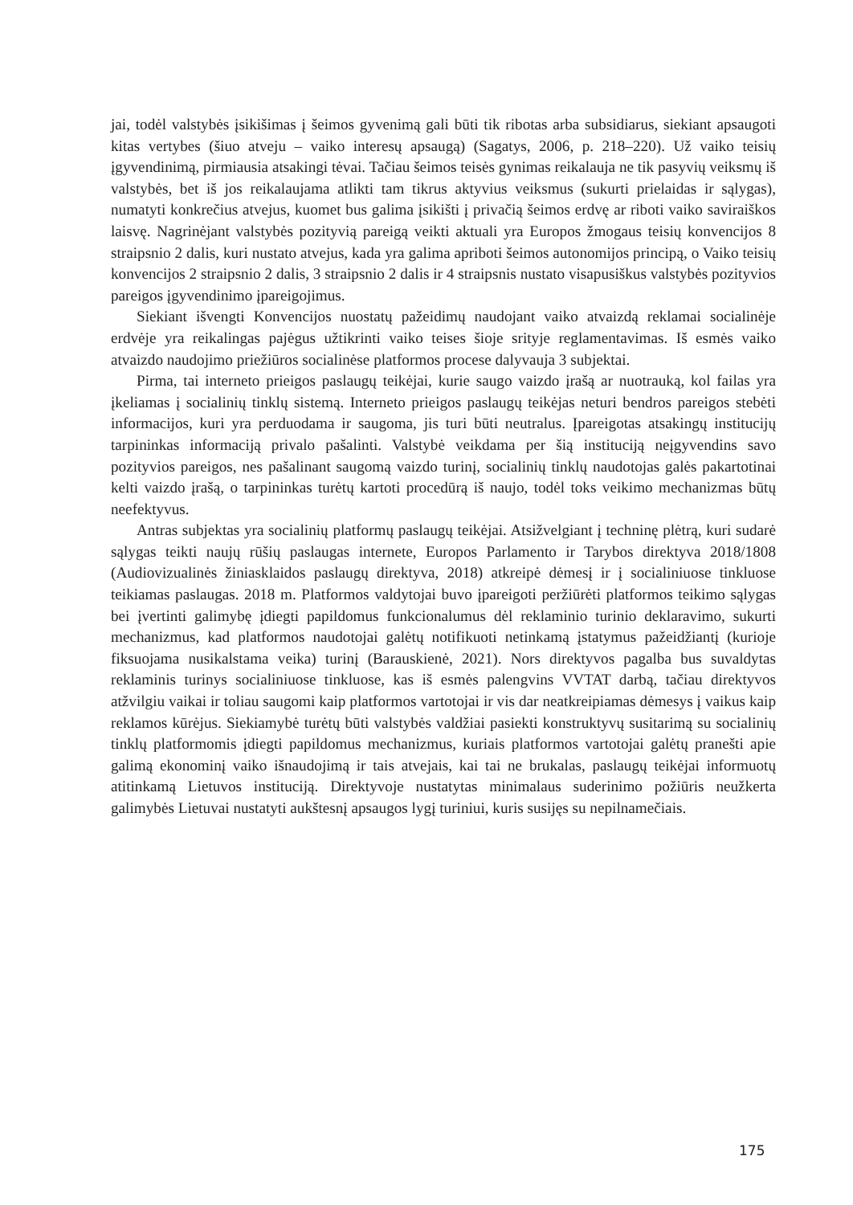jai, todėl valstybės įsikišimas į šeimos gyvenimą gali būti tik ribotas arba subsidiarus, siekiant apsaugoti kitas vertybes (šiuo atveju – vaiko interesų apsaugą) (Sagatys, 2006, p. 218–220). Už vaiko teisių įgyvendinimą, pirmiausia atsakingi tėvai. Tačiau šeimos teisės gynimas reikalauja ne tik pasyvių veiksmų iš valstybės, bet iš jos reikalaujama atlikti tam tikrus aktyvius veiksmus (sukurti prielaidas ir sąlygas), numatyti konkrečius atvejus, kuomet bus galima įsikišti į privačią šeimos erdvę ar riboti vaiko saviraiškos laisvę. Nagrinėjant valstybės pozityvią pareigą veikti aktuali yra Europos žmogaus teisių konvencijos 8 straipsnio 2 dalis, kuri nustato atvejus, kada yra galima apriboti šeimos autonomijos principą, o Vaiko teisių konvencijos 2 straipsnio 2 dalis, 3 straipsnio 2 dalis ir 4 straipsnis nustato visapusiškus valstybės pozityvios pareigos įgyvendinimo įpareigojimus.
Siekiant išvengti Konvencijos nuostatų pažeidimų naudojant vaiko atvaizdą reklamai socialinėje erdvėje yra reikalingas pajėgus užtikrinti vaiko teises šioje srityje reglamentavimas. Iš esmės vaiko atvaizdo naudojimo priežiūros socialinėse platformos procese dalyvauja 3 subjektai.
Pirma, tai interneto prieigos paslaugų teikėjai, kurie saugo vaizdo įrašą ar nuotrauką, kol failas yra įkeliamas į socialinių tinklų sistemą. Interneto prieigos paslaugų teikėjas neturi bendros pareigos stebėti informacijos, kuri yra perduodama ir saugoma, jis turi būti neutralus. Įpareigotas atsakingų institucijų tarpininkas informaciją privalo pašalinti. Valstybė veikdama per šią instituciją neįgyvendins savo pozityvios pareigos, nes pašalinant saugomą vaizdo turinį, socialinių tinklų naudotojas galės pakartotinai kelti vaizdo įrašą, o tarpininkas turėtų kartoti procedūrą iš naujo, todėl toks veikimo mechanizmas būtų neefektyvus.
Antras subjektas yra socialinių platformų paslaugų teikėjai. Atsižvelgiant į techninę plėtrą, kuri sudarė sąlygas teikti naujų rūšių paslaugas internete, Europos Parlamento ir Tarybos direktyva 2018/1808 (Audiovizualinės žiniasklaidos paslaugų direktyva, 2018) atkreipė dėmesį ir į socialiniuose tinkluose teikiamas paslaugas. 2018 m. Platformos valdytojai buvo įpareigoti peržiūrėti platformos teikimo sąlygas bei įvertinti galimybę įdiegti papildomus funkcionalumus dėl reklaminio turinio deklaravimo, sukurti mechanizmus, kad platformos naudotojai galėtų notifikuoti netinkamą įstatymus pažeidžiantį (kurioje fiksuojama nusikalstama veika) turinį (Barauskienė, 2021). Nors direktyvos pagalba bus suvaldytas reklaminis turinys socialiniuose tinkluose, kas iš esmės palengvins VVTAT darbą, tačiau direktyvos atžvilgiu vaikai ir toliau saugomi kaip platformos vartotojai ir vis dar neatkreipiamas dėmesys į vaikus kaip reklamos kūrėjus. Siekiamybė turėtų būti valstybės valdžiai pasiekti konstruktyvų susitarimą su socialinių tinklų platformomis įdiegti papildomus mechanizmus, kuriais platformos vartotojai galėtų pranešti apie galimą ekonominį vaiko išnaudojimą ir tais atvejais, kai tai ne brukalas, paslaugų teikėjai informuotų atitinkamą Lietuvos instituciją. Direktyvoje nustatytas minimalaus suderinimo požiūris neužkerta galimybės Lietuvai nustatyti aukštesnį apsaugos lygį turiniui, kuris susijęs su nepilnamečiais.
175